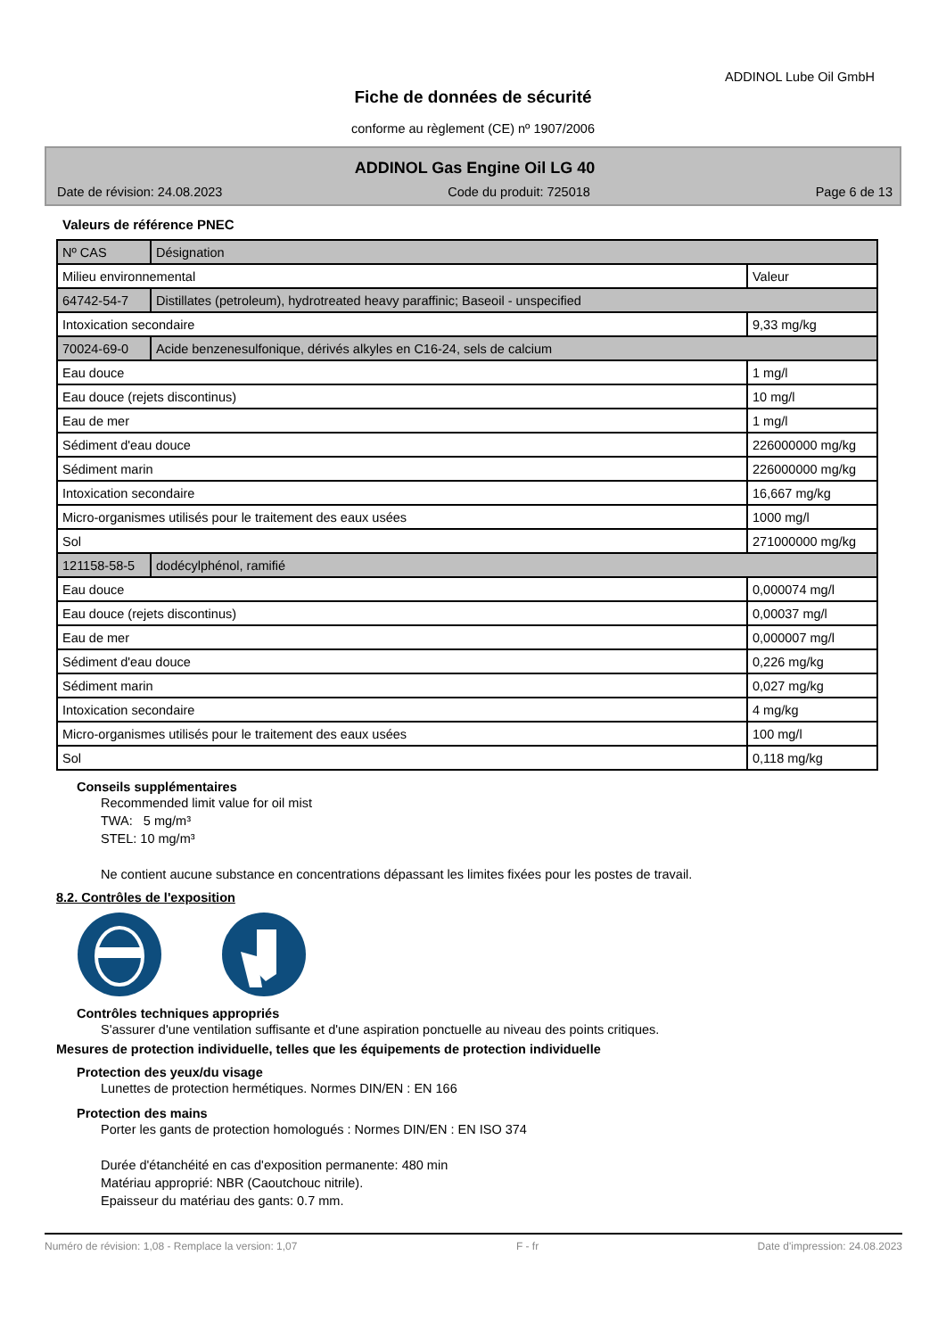ADDINOL Lube Oil GmbH
Fiche de données de sécurité
conforme au règlement (CE) nº 1907/2006
ADDINOL Gas Engine Oil LG 40
Date de révision: 24.08.2023 Code du produit: 725018 Page 6 de 13
Valeurs de référence PNEC
| Nº CAS | Désignation | |
| Milieu environnemental | | Valeur |
| 64742-54-7 | Distillates (petroleum), hydrotreated heavy paraffinic; Baseoil - unspecified | |
| Intoxication secondaire | | 9,33 mg/kg |
| 70024-69-0 | Acide benzenesulfonique, dérivés alkyles en C16-24, sels de calcium | |
| Eau douce | | 1 mg/l |
| Eau douce (rejets discontinus) | | 10 mg/l |
| Eau de mer | | 1 mg/l |
| Sédiment d'eau douce | | 226000000 mg/kg |
| Sédiment marin | | 226000000 mg/kg |
| Intoxication secondaire | | 16,667 mg/kg |
| Micro-organismes utilisés pour le traitement des eaux usées | | 1000 mg/l |
| Sol | | 271000000 mg/kg |
| 121158-58-5 | dodécylphénol, ramifié | |
| Eau douce | | 0,000074 mg/l |
| Eau douce (rejets discontinus) | | 0,00037 mg/l |
| Eau de mer | | 0,000007 mg/l |
| Sédiment d'eau douce | | 0,226 mg/kg |
| Sédiment marin | | 0,027 mg/kg |
| Intoxication secondaire | | 4 mg/kg |
| Micro-organismes utilisés pour le traitement des eaux usées | | 100 mg/l |
| Sol | | 0,118 mg/kg |
Conseils supplémentaires
Recommended limit value for oil mist
TWA: 5 mg/m³
STEL: 10 mg/m³
Ne contient aucune substance en concentrations dépassant les limites fixées pour les postes de travail.
8.2. Contrôles de l'exposition
Contrôles techniques appropriés
S'assurer d'une ventilation suffisante et d'une aspiration ponctuelle au niveau des points critiques.
Mesures de protection individuelle, telles que les équipements de protection individuelle
Protection des yeux/du visage
Lunettes de protection hermétiques. Normes DIN/EN : EN 166
Protection des mains
Porter les gants de protection homologués : Normes DIN/EN : EN ISO 374
Durée d'étanchéité en cas d'exposition permanente: 480 min
Matériau approprié: NBR (Caoutchouc nitrile).
Epaisseur du matériau des gants: 0.7 mm.
Numéro de révision: 1,08 - Remplace la version: 1,07 F - fr Date d'impression: 24.08.2023